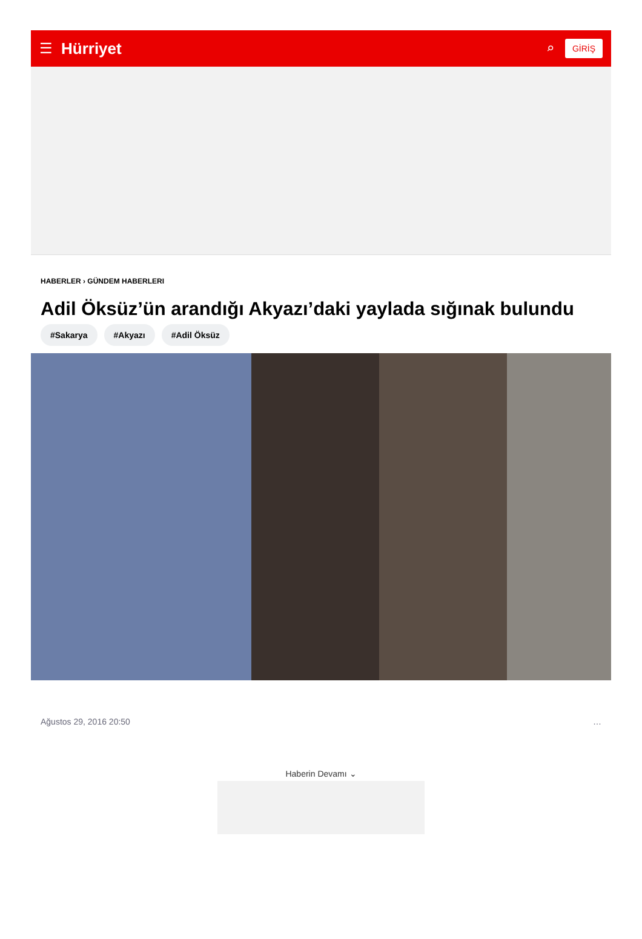☰ Hürriyet ⌕ GİRİŞ
HABERLER › GÜNDEM HABERLERI
Adil Öksüz’ün arandığı Akyazı’daki yaylada sığınak bulundu
#Sakarya #Akyazı #Adil Öksüz
Ağustos 29, 2016 20:50 …
Haberin Devamı ⌄